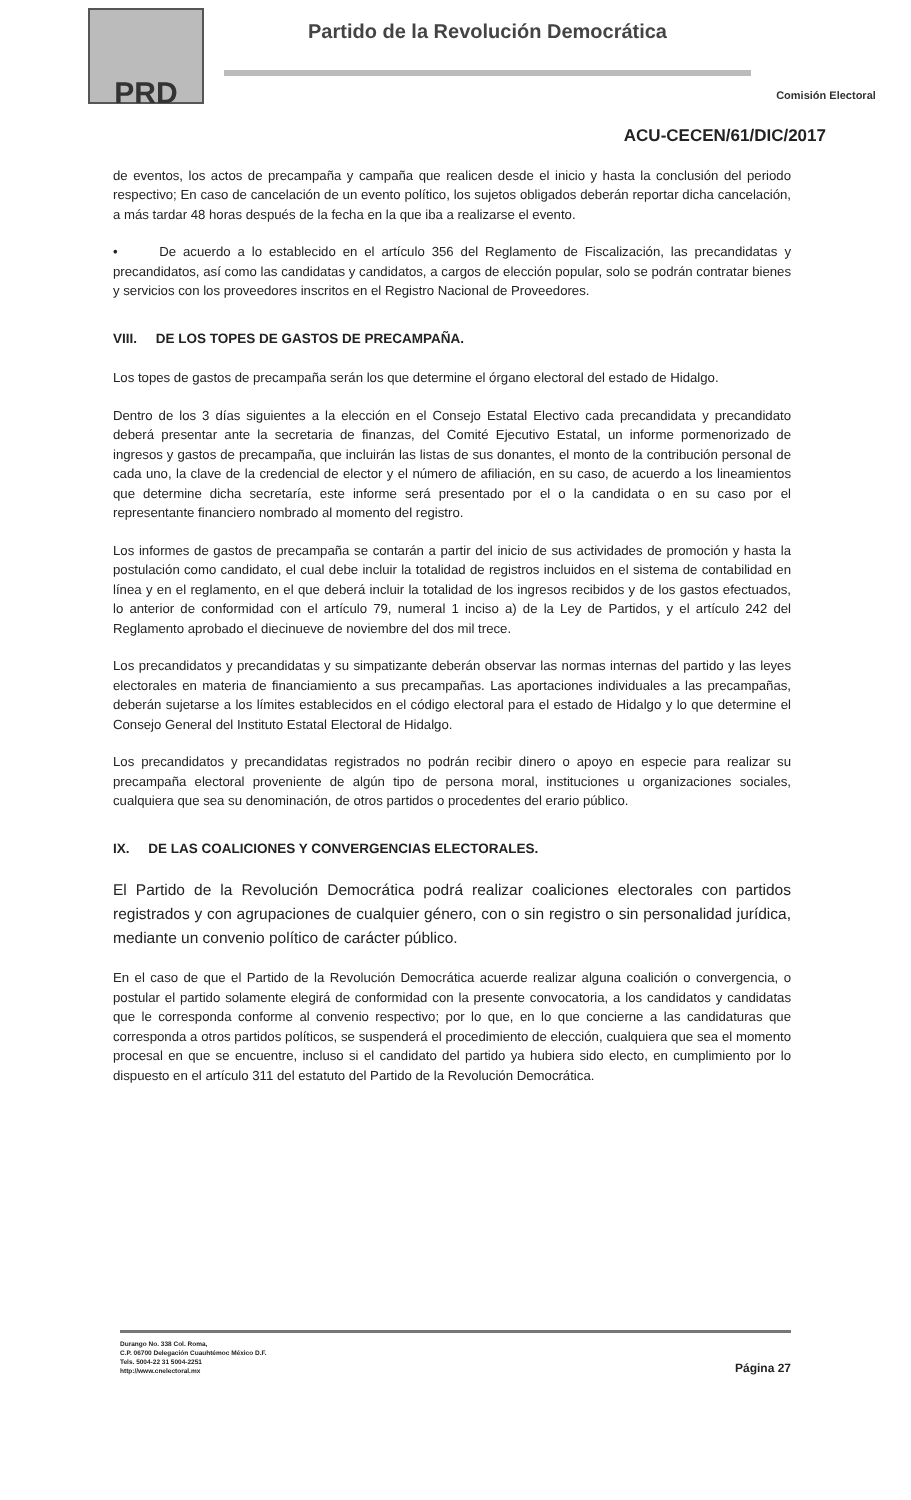PRD
Partido de la Revolución Democrática
Comisión Electoral
ACU-CECEN/61/DIC/2017
de eventos, los actos de precampaña y campaña que realicen desde el inicio y hasta la conclusión del periodo respectivo; En caso de cancelación de un evento político, los sujetos obligados deberán reportar dicha cancelación, a más tardar 48 horas después de la fecha en la que iba a realizarse el evento.
• De acuerdo a lo establecido en el artículo 356 del Reglamento de Fiscalización, las precandidatas y precandidatos, así como las candidatas y candidatos, a cargos de elección popular, solo se podrán contratar bienes y servicios con los proveedores inscritos en el Registro Nacional de Proveedores.
VIII. DE LOS TOPES DE GASTOS DE PRECAMPAÑA.
Los topes de gastos de precampaña serán los que determine el órgano electoral del estado de Hidalgo.
Dentro de los 3 días siguientes a la elección en el Consejo Estatal Electivo cada precandidata y precandidato deberá presentar ante la secretaria de finanzas, del Comité Ejecutivo Estatal, un informe pormenorizado de ingresos y gastos de precampaña, que incluirán las listas de sus donantes, el monto de la contribución personal de cada uno, la clave de la credencial de elector y el número de afiliación, en su caso, de acuerdo a los lineamientos que determine dicha secretaría, este informe será presentado por el o la candidata o en su caso por el representante financiero nombrado al momento del registro.
Los informes de gastos de precampaña se contarán a partir del inicio de sus actividades de promoción y hasta la postulación como candidato, el cual debe incluir la totalidad de registros incluidos en el sistema de contabilidad en línea y en el reglamento, en el que deberá incluir la totalidad de los ingresos recibidos y de los gastos efectuados, lo anterior de conformidad con el artículo 79, numeral 1 inciso a) de la Ley de Partidos, y el artículo 242 del Reglamento aprobado el diecinueve de noviembre del dos mil trece.
Los precandidatos y precandidatas y su simpatizante deberán observar las normas internas del partido y las leyes electorales en materia de financiamiento a sus precampañas. Las aportaciones individuales a las precampañas, deberán sujetarse a los límites establecidos en el código electoral para el estado de Hidalgo y lo que determine el Consejo General del Instituto Estatal Electoral de Hidalgo.
Los precandidatos y precandidatas registrados no podrán recibir dinero o apoyo en especie para realizar su precampaña electoral proveniente de algún tipo de persona moral, instituciones u organizaciones sociales, cualquiera que sea su denominación, de otros partidos o procedentes del erario público.
IX. DE LAS COALICIONES Y CONVERGENCIAS ELECTORALES.
El Partido de la Revolución Democrática podrá realizar coaliciones electorales con partidos registrados y con agrupaciones de cualquier género, con o sin registro o sin personalidad jurídica, mediante un convenio político de carácter público.
En el caso de que el Partido de la Revolución Democrática acuerde realizar alguna coalición o convergencia, o postular el partido solamente elegirá de conformidad con la presente convocatoria, a los candidatos y candidatas que le corresponda conforme al convenio respectivo; por lo que, en lo que concierne a las candidaturas que corresponda a otros partidos políticos, se suspenderá el procedimiento de elección, cualquiera que sea el momento procesal en que se encuentre, incluso si el candidato del partido ya hubiera sido electo, en cumplimiento por lo dispuesto en el artículo 311 del estatuto del Partido de la Revolución Democrática.
Durango No. 338 Col. Roma,
C.P. 06700 Delegación Cuauhtémoc México D.F.
Tels. 5004-22 31 5004-2251
http://www.cnelectoral.mx
Página 27